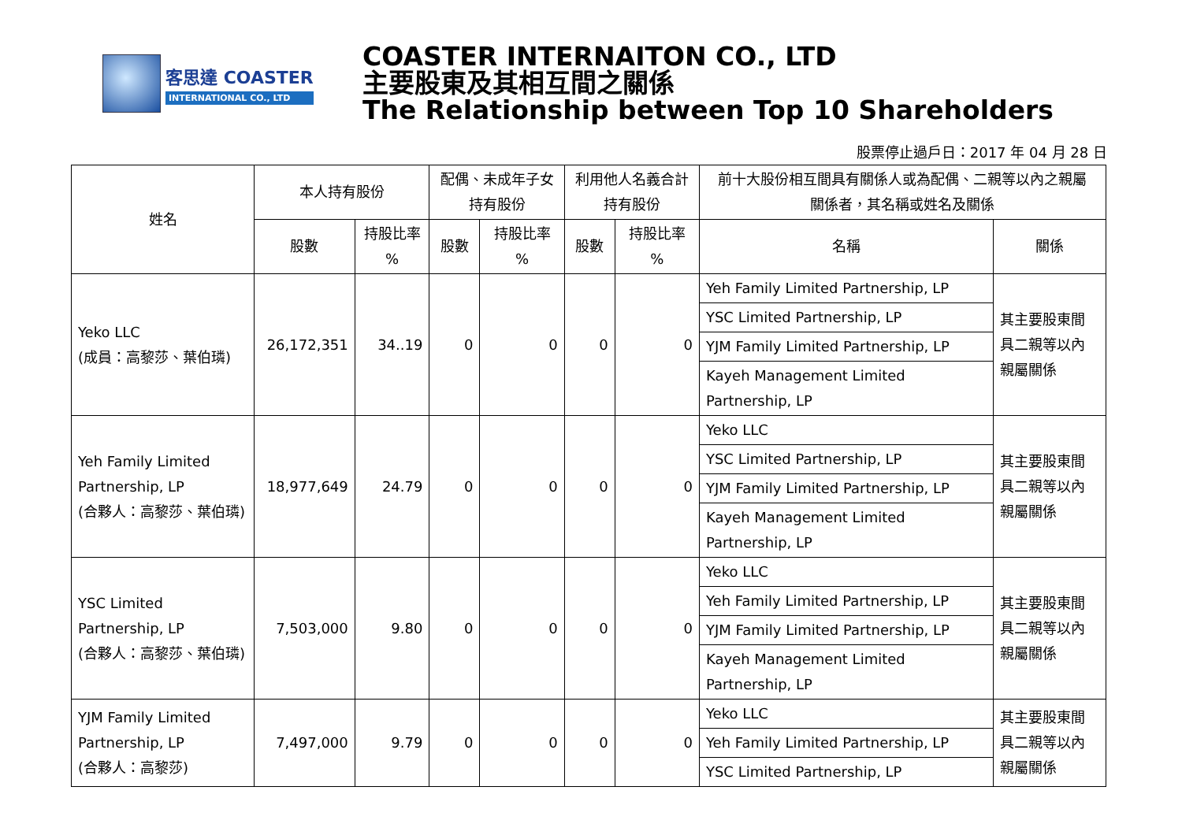客思達 COASTER
INTERNATIONAL CO., LTD
COASTER INTERNAITON CO., LTD
主要股東及其相互間之關係
The Relationship between Top 10 Shareholders
股票停止過戶日：2017 年 04 月 28 日
| 姓名 | 本人持有股份 | | 配偶、未成年子女 持有股份 | | 利用他人名義合計 持有股份 | | 前十大股份相互間具有關係人或為配偶、二親等以內之親屬 關係者，其名稱或姓名及關係 | |
| --- | --- | --- | --- | --- | --- | --- | --- | --- |
| | 股數 | 持股比率 % | 股數 | 持股比率 % | 股數 | 持股比率 % | 名稱 | 關係 |
| Yeko LLC (成員：高黎莎、葉伯璘) | 26,172,351 | 34..19 | 0 | 0 | 0 | 0 | Yeh Family Limited Partnership, LP | 其主要股東間 具二親等以內 親屬關係 |
| | | | | | | | YSC Limited Partnership, LP | |
| | | | | | | | YJM Family Limited Partnership, LP | |
| | | | | | | | Kayeh Management Limited Partnership, LP | |
| Yeh Family Limited Partnership, LP (合夥人：高黎莎、葉伯璘) | 18,977,649 | 24.79 | 0 | 0 | 0 | 0 | Yeko LLC | 其主要股東間 具二親等以內 親屬關係 |
| | | | | | | | YSC Limited Partnership, LP | |
| | | | | | | | YJM Family Limited Partnership, LP | |
| | | | | | | | Kayeh Management Limited Partnership, LP | |
| YSC Limited Partnership, LP (合夥人：高黎莎、葉伯璘) | 7,503,000 | 9.80 | 0 | 0 | 0 | 0 | Yeko LLC | 其主要股東間 具二親等以內 親屬關係 |
| | | | | | | | Yeh Family Limited Partnership, LP | |
| | | | | | | | YJM Family Limited Partnership, LP | |
| | | | | | | | Kayeh Management Limited Partnership, LP | |
| YJM Family Limited Partnership, LP (合夥人：高黎莎) | 7,497,000 | 9.79 | 0 | 0 | 0 | 0 | Yeko LLC | 其主要股東間 具二親等以內 親屬關係 |
| | | | | | | | Yeh Family Limited Partnership, LP | |
| | | | | | | | YSC Limited Partnership, LP | |